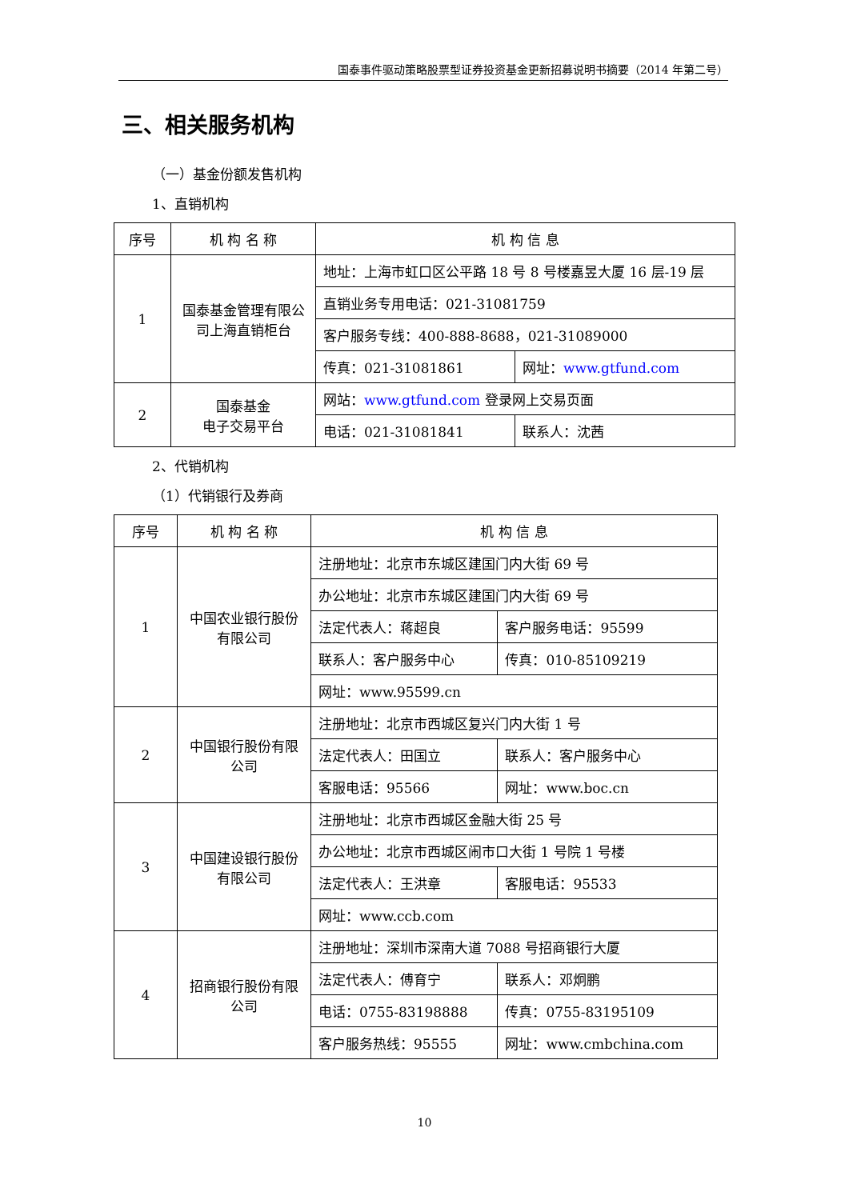国泰事件驱动策略股票型证券投资基金更新招募说明书摘要（2014 年第二号）
三、相关服务机构
（一）基金份额发售机构
1、直销机构
| 序号 | 机 构 名 称 | 机 构 信 息 | |
| --- | --- | --- | --- |
| 1 | 国泰基金管理有限公司上海直销柜台 | 地址：上海市虹口区公平路 18 号 8 号楼嘉昱大厦 16 层-19 层 | |
| | | 直销业务专用电话：021-31081759 | |
| | | 客户服务专线：400-888-8688，021-31089000 | |
| | | 传真：021-31081861 | 网址： www.gtfund.com |
| 2 | 国泰基金 电子交易平台 | 网站： www.gtfund.com 登录网上交易页面 | |
| | | 电话：021-31081841 | 联系人：沈茜 |
2、代销机构
（1）代销银行及券商
| 序号 | 机 构 名 称 | 机 构 信 息 | |
| --- | --- | --- | --- |
| 1 | 中国农业银行股份有限公司 | 注册地址：北京市东城区建国门内大街 69 号 | |
| | | 办公地址：北京市东城区建国门内大街 69 号 | |
| | | 法定代表人：蒋超良 | 客户服务电话：95599 |
| | | 联系人：客户服务中心 | 传真：010-85109219 |
| | | 网址：www.95599.cn | |
| 2 | 中国银行股份有限公司 | 注册地址：北京市西城区复兴门内大街 1 号 | |
| | | 法定代表人：田国立 | 联系人：客户服务中心 |
| | | 客服电话：95566 | 网址：www.boc.cn |
| 3 | 中国建设银行股份有限公司 | 注册地址：北京市西城区金融大街 25 号 | |
| | | 办公地址：北京市西城区闹市口大街 1 号院 1 号楼 | |
| | | 法定代表人：王洪章 | 客服电话：95533 |
| | | 网址：www.ccb.com | |
| 4 | 招商银行股份有限公司 | 注册地址：深圳市深南大道 7088 号招商银行大厦 | |
| | | 法定代表人：傅育宁 | 联系人：邓炯鹏 |
| | | 电话：0755-83198888 | 传真：0755-83195109 |
| | | 客户服务热线：95555 | 网址：www.cmbchina.com |
10